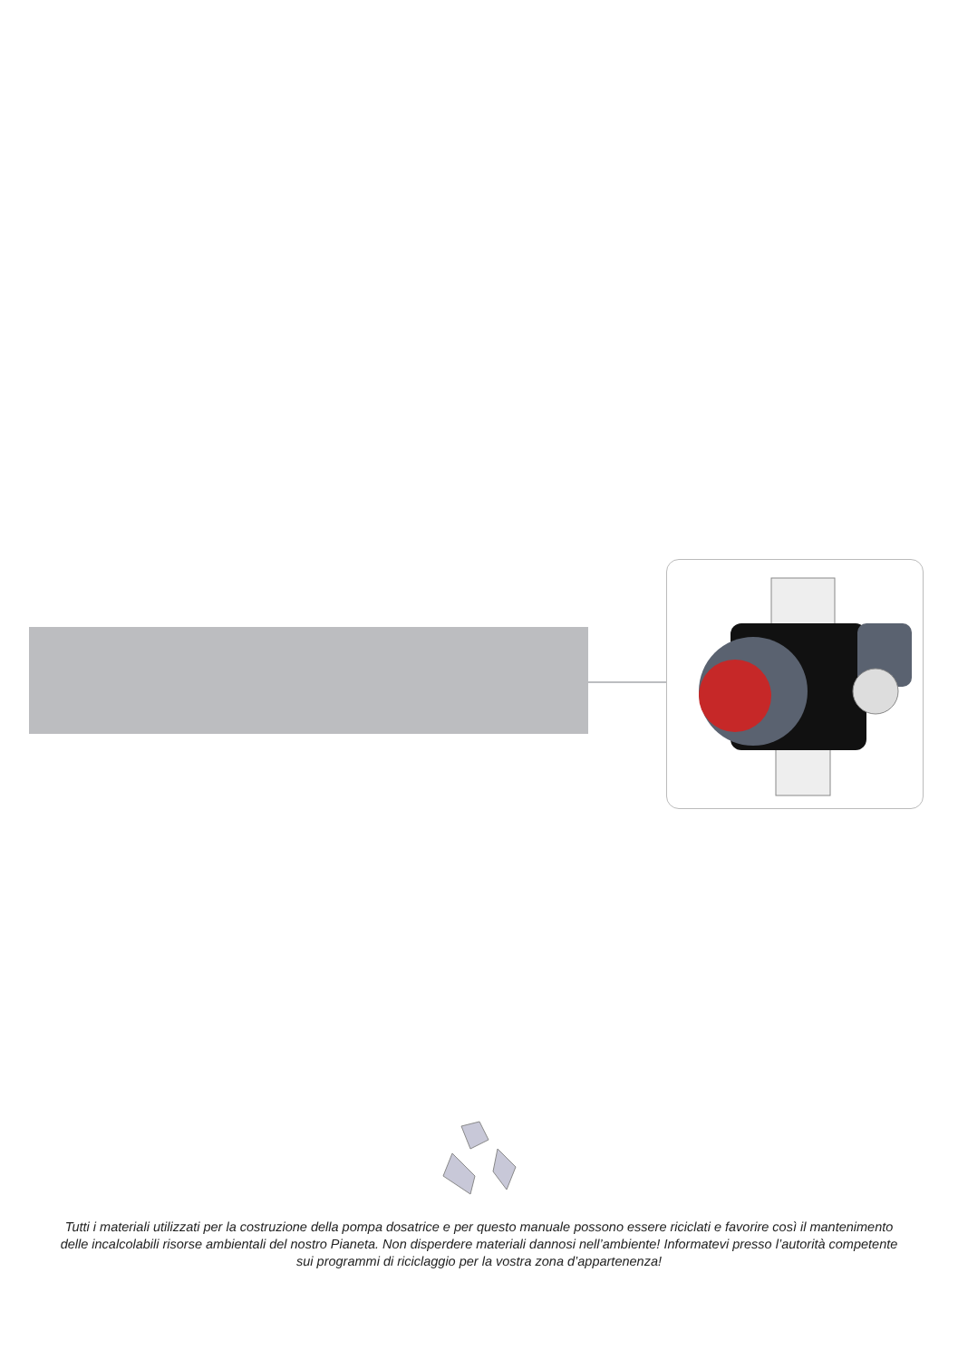Tutti i materiali utilizzati per la costruzione della pompa dosatrice e per questo manuale possono essere riciclati e favorire così il mantenimento delle incalcolabili risorse ambientali del nostro Pianeta. Non disperdere materiali dannosi nell’ambiente! Informatevi presso l’autorità competente sui programmi di riciclaggio per la vostra zona d’appartenenza!